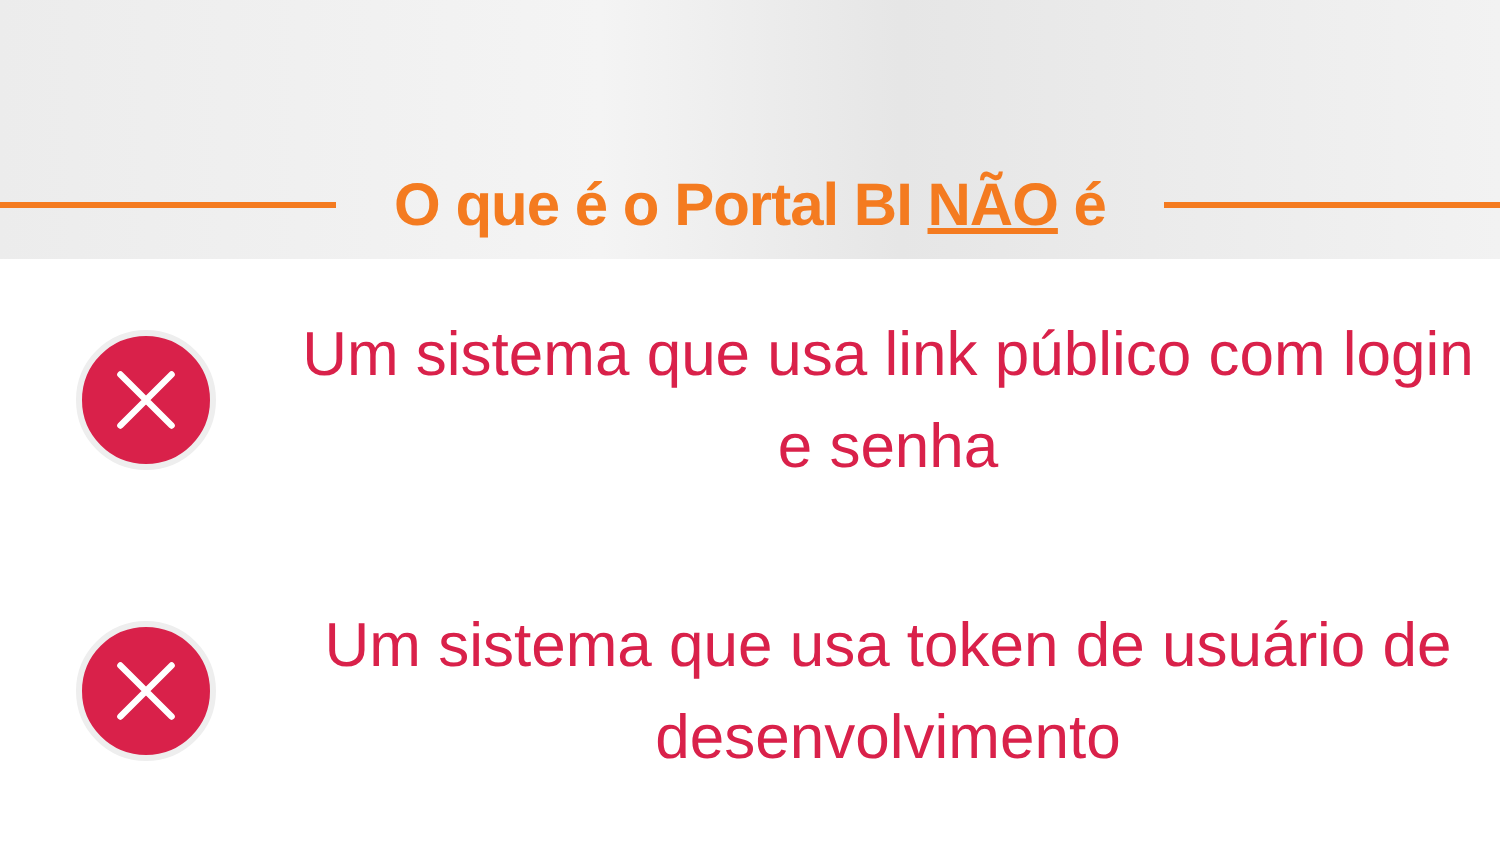O que é o Portal BI NÃO é
Um sistema que usa link público com login e senha
Um sistema que usa token de usuário de desenvolvimento